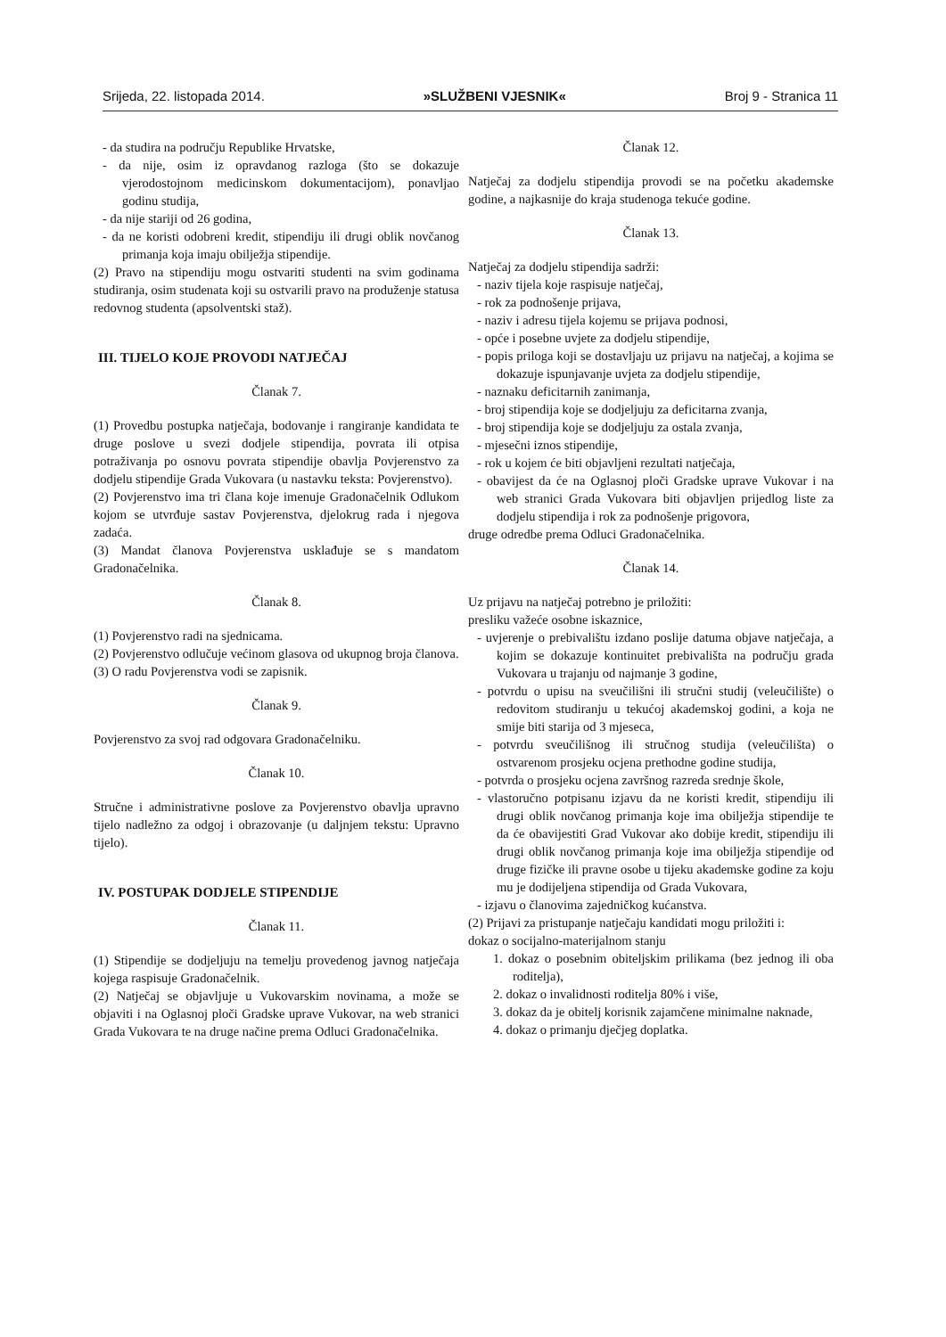Srijeda, 22. listopada 2014. »SLUŽBENI VJESNIK« Broj 9 - Stranica 11
- da studira na području Republike Hrvatske,
- da nije, osim iz opravdanog razloga (što se dokazuje vjerodostojnom medicinskom dokumentacijom), ponavljao godinu studija,
- da nije stariji od 26 godina,
- da ne koristi odobreni kredit, stipendiju ili drugi oblik novčanog primanja koja imaju obilježja stipendije.
(2) Pravo na stipendiju mogu ostvariti studenti na svim godinama studiranja, osim studenata koji su ostvarili pravo na produženje statusa redovnog studenta (apsolventski staž).
III. TIJELO KOJE PROVODI NATJEČAJ
Članak 7.
(1) Provedbu postupka natječaja, bodovanje i rangiranje kandidata te druge poslove u svezi dodjele stipendija, povrata ili otpisa potraživanja po osnovu povrata stipendije obavlja Povjerenstvo za dodjelu stipendije Grada Vukovara (u nastavku teksta: Povjerenstvo).
(2) Povjerenstvo ima tri člana koje imenuje Gradonačelnik Odlukom kojom se utvrđuje sastav Povjerenstva, djelokrug rada i njegova zadaća.
(3) Mandat članova Povjerenstva usklađuje se s mandatom Gradonačelnika.
Članak 8.
(1) Povjerenstvo radi na sjednicama.
(2) Povjerenstvo odlučuje većinom glasova od ukupnog broja članova.
(3) O radu Povjerenstva vodi se zapisnik.
Članak 9.
Povjerenstvo za svoj rad odgovara Gradonačelniku.
Članak 10.
Stručne i administrativne poslove za Povjerenstvo obavlja upravno tijelo nadležno za odgoj i obrazovanje (u daljnjem tekstu: Upravno tijelo).
IV. POSTUPAK DODJELE STIPENDIJE
Članak 11.
(1) Stipendije se dodjeljuju na temelju provedenog javnog natječaja kojega raspisuje Gradonačelnik.
(2) Natječaj se objavljuje u Vukovarskim novinama, a može se objaviti i na Oglasnoj ploči Gradske uprave Vukovar, na web stranici Grada Vukovara te na druge načine prema Odluci Gradonačelnika.
Članak 12.
Natječaj za dodjelu stipendija provodi se na početku akademske godine, a najkasnije do kraja studenoga tekuće godine.
Članak 13.
Natječaj za dodjelu stipendija sadrži:
- naziv tijela koje raspisuje natječaj,
- rok za podnošenje prijava,
- naziv i adresu tijela kojemu se prijava podnosi,
- opće i posebne uvjete za dodjelu stipendije,
- popis priloga koji se dostavljaju uz prijavu na natječaj, a kojima se dokazuje ispunjavanje uvjeta za dodjelu stipendije,
- naznaku deficitarnih zanimanja,
- broj stipendija koje se dodjeljuju za deficitarna zvanja,
- broj stipendija koje se dodjeljuju za ostala zvanja,
- mjesečni iznos stipendije,
- rok u kojem će biti objavljeni rezultati natječaja,
- obavijest da će na Oglasnoj ploči Gradske uprave Vukovar i na web stranici Grada Vukovara biti objavljen prijedlog liste za dodjelu stipendija i rok za podnošenje prigovora,
druge odredbe prema Odluci Gradonačelnika.
Članak 14.
Uz prijavu na natječaj potrebno je priložiti:
presliku važeće osobne iskaznice,
- uvjerenje o prebivalištu izdano poslije datuma objave natječaja, a kojim se dokazuje kontinuitet prebivališta na području grada Vukovara u trajanju od najmanje 3 godine,
- potvrdu o upisu na sveučilišni ili stručni studij (veleučilište) o redovitom studiranju u tekućoj akademskoj godini, a koja ne smije biti starija od 3 mjeseca,
- potvrdu sveučilišnog ili stručnog studija (veleučilišta) o ostvarenom prosjeku ocjena prethodne godine studija,
- potvrda o prosjeku ocjena završnog razreda srednje škole,
- vlastoručno potpisanu izjavu da ne koristi kredit, stipendiju ili drugi oblik novčanog primanja koje ima obilježja stipendije te da će obavijestiti Grad Vukovar ako dobije kredit, stipendiju ili drugi oblik novčanog primanja koje ima obilježja stipendije od druge fizičke ili pravne osobe u tijeku akademske godine za koju mu je dodijeljena stipendija od Grada Vukovara,
- izjavu o članovima zajedničkog kućanstva.
(2) Prijavi za pristupanje natječaju kandidati mogu priložiti i:
dokaz o socijalno-materijalnom stanju
1. dokaz o posebnim obiteljskim prilikama (bez jednog ili oba roditelja),
2. dokaz o invalidnosti roditelja 80% i više,
3. dokaz da je obitelj korisnik zajamčene minimalne naknade,
4. dokaz o primanju dječjeg doplatka.